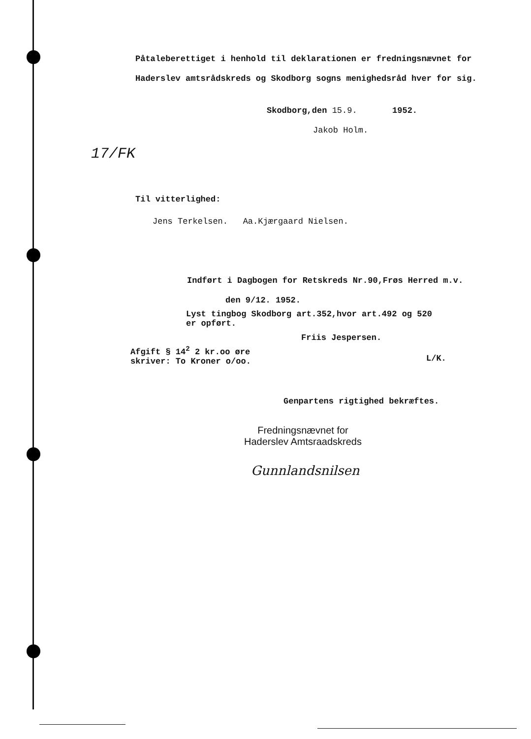Påtaleberettiget i henhold til deklarationen er fredningsnævnet for Haderslev amtsrådskreds og Skodborg sogns menighedsråd hver for sig.
Skodborg,den 15.9. 1952.
Jakob Holm.
17/FK
Til vitterlighed:
Jens Terkelsen. Aa.Kjærgaard Nielsen.
Indført i Dagbogen for Retskreds Nr.90,Frøs Herred m.v.
den 9/12. 1952.
Lyst tingbog Skodborg art.352,hvor art.492 og 520
er opført.
Friis Jespersen.
Afgift § 14<sup>2</sup> 2 kr.oo øre
skriver: To Kroner o/oo.
L/K.
Genpartens rigtighed bekræftes.
Fredningsnævnet for
Haderslev Amtsraadskreds
Gunnlandsnilsen